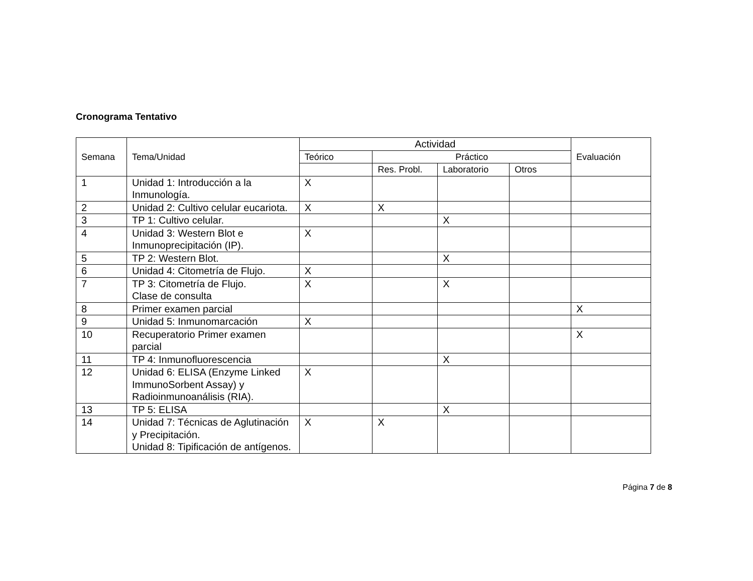Cronograma Tentativo
| Semana | Tema/Unidad | Actividad | | | | Evaluación |
| --- | --- | --- | --- | --- | --- | --- |
| | | Teórico | Práctico | | | |
| | | | Res. Probl. | Laboratorio | Otros | |
| 1 | Unidad 1: Introducción a la Inmunología. | X | | | | |
| 2 | Unidad 2: Cultivo celular eucariota. | X | X | | | |
| 3 | TP 1: Cultivo celular. | | | X | | |
| 4 | Unidad 3: Western Blot e Inmunoprecipitación (IP). | X | | | | |
| 5 | TP 2: Western Blot. | | | X | | |
| 6 | Unidad 4: Citometría de Flujo. | X | | | | |
| 7 | TP 3: Citometría de Flujo. Clase de consulta | X | | X | | |
| 8 | Primer examen parcial | | | | | X |
| 9 | Unidad 5: Inmunomarcación | X | | | | |
| 10 | Recuperatorio Primer examen parcial | | | | | X |
| 11 | TP 4: Inmunofluorescencia | | | X | | |
| 12 | Unidad 6: ELISA (Enzyme Linked ImmunoSorbent Assay) y Radioinmunoanálisis (RIA). | X | | | | |
| 13 | TP 5: ELISA | | | X | | |
| 14 | Unidad 7: Técnicas de Aglutinación y Precipitación. Unidad 8: Tipificación de antígenos. | X | X | | | |
Página 7 de 8